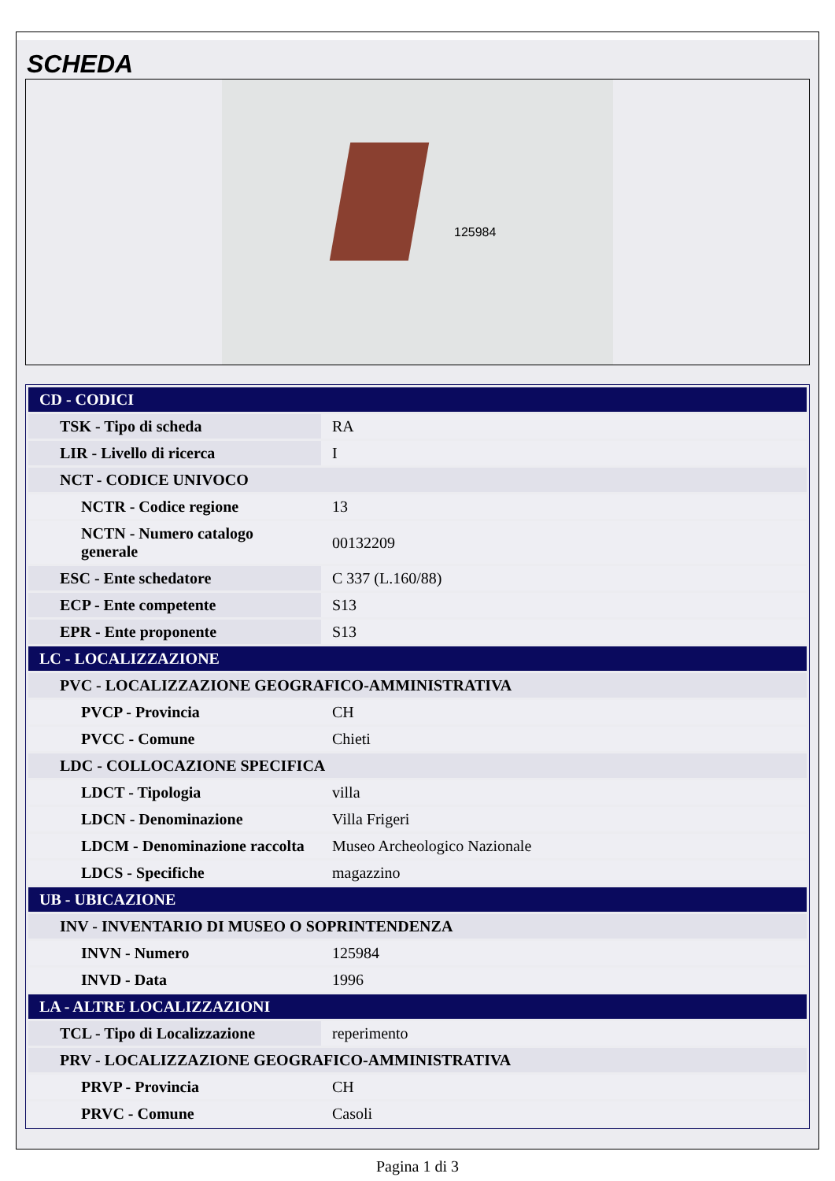SCHEDA
125984
| CD - CODICI | |
| TSK - Tipo di scheda | RA |
| LIR - Livello di ricerca | I |
| NCT - CODICE UNIVOCO | |
| NCTR - Codice regione | 13 |
| NCTN - Numero catalogo generale | 00132209 |
| ESC - Ente schedatore | C 337 (L.160/88) |
| ECP - Ente competente | S13 |
| EPR - Ente proponente | S13 |
| LC - LOCALIZZAZIONE | |
| PVC - LOCALIZZAZIONE GEOGRAFICO-AMMINISTRATIVA | |
| PVCP - Provincia | CH |
| PVCC - Comune | Chieti |
| LDC - COLLOCAZIONE SPECIFICA | |
| LDCT - Tipologia | villa |
| LDCN - Denominazione | Villa Frigeri |
| LDCM - Denominazione raccolta | Museo Archeologico Nazionale |
| LDCS - Specifiche | magazzino |
| UB - UBICAZIONE | |
| INV - INVENTARIO DI MUSEO O SOPRINTENDENZA | |
| INVN - Numero | 125984 |
| INVD - Data | 1996 |
| LA - ALTRE LOCALIZZAZIONI | |
| TCL - Tipo di Localizzazione | reperimento |
| PRV - LOCALIZZAZIONE GEOGRAFICO-AMMINISTRATIVA | |
| PRVP - Provincia | CH |
| PRVC - Comune | Casoli |
Pagina 1 di 3